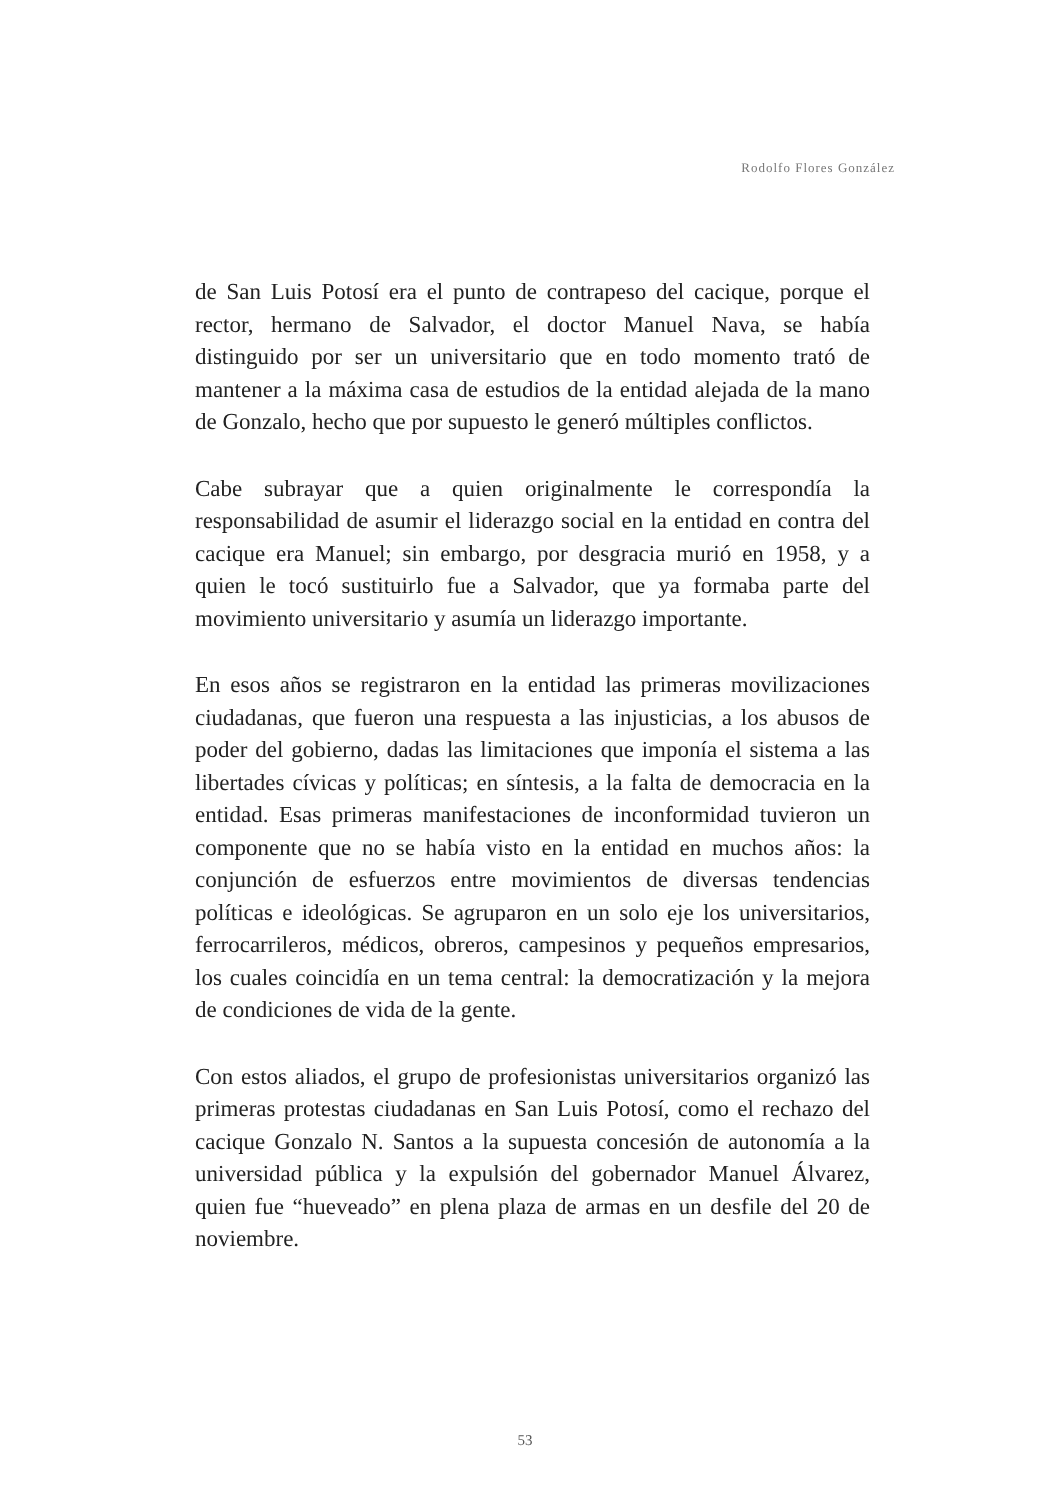Rodolfo Flores González
de San Luis Potosí era el punto de contrapeso del cacique, porque el rector, hermano de Salvador, el doctor Manuel Nava, se había distinguido por ser un universitario que en todo momento trató de mantener a la máxima casa de estudios de la entidad alejada de la mano de Gonzalo, hecho que por supuesto le generó múltiples conflictos.
Cabe subrayar que a quien originalmente le correspondía la responsabilidad de asumir el liderazgo social en la entidad en contra del cacique era Manuel; sin embargo, por desgracia murió en 1958, y a quien le tocó sustituirlo fue a Salvador, que ya formaba parte del movimiento universitario y asumía un liderazgo importante.
En esos años se registraron en la entidad las primeras movilizaciones ciudadanas, que fueron una respuesta a las injusticias, a los abusos de poder del gobierno, dadas las limitaciones que imponía el sistema a las libertades cívicas y políticas; en síntesis, a la falta de democracia en la entidad. Esas primeras manifestaciones de inconformidad tuvieron un componente que no se había visto en la entidad en muchos años: la conjunción de esfuerzos entre movimientos de diversas tendencias políticas e ideológicas. Se agruparon en un solo eje los universitarios, ferrocarrileros, médicos, obreros, campesinos y pequeños empresarios, los cuales coincidía en un tema central: la democratización y la mejora de condiciones de vida de la gente.
Con estos aliados, el grupo de profesionistas universitarios organizó las primeras protestas ciudadanas en San Luis Potosí, como el rechazo del cacique Gonzalo N. Santos a la supuesta concesión de autonomía a la universidad pública y la expulsión del gobernador Manuel Álvarez, quien fue “hueveado” en plena plaza de armas en un desfile del 20 de noviembre.
53